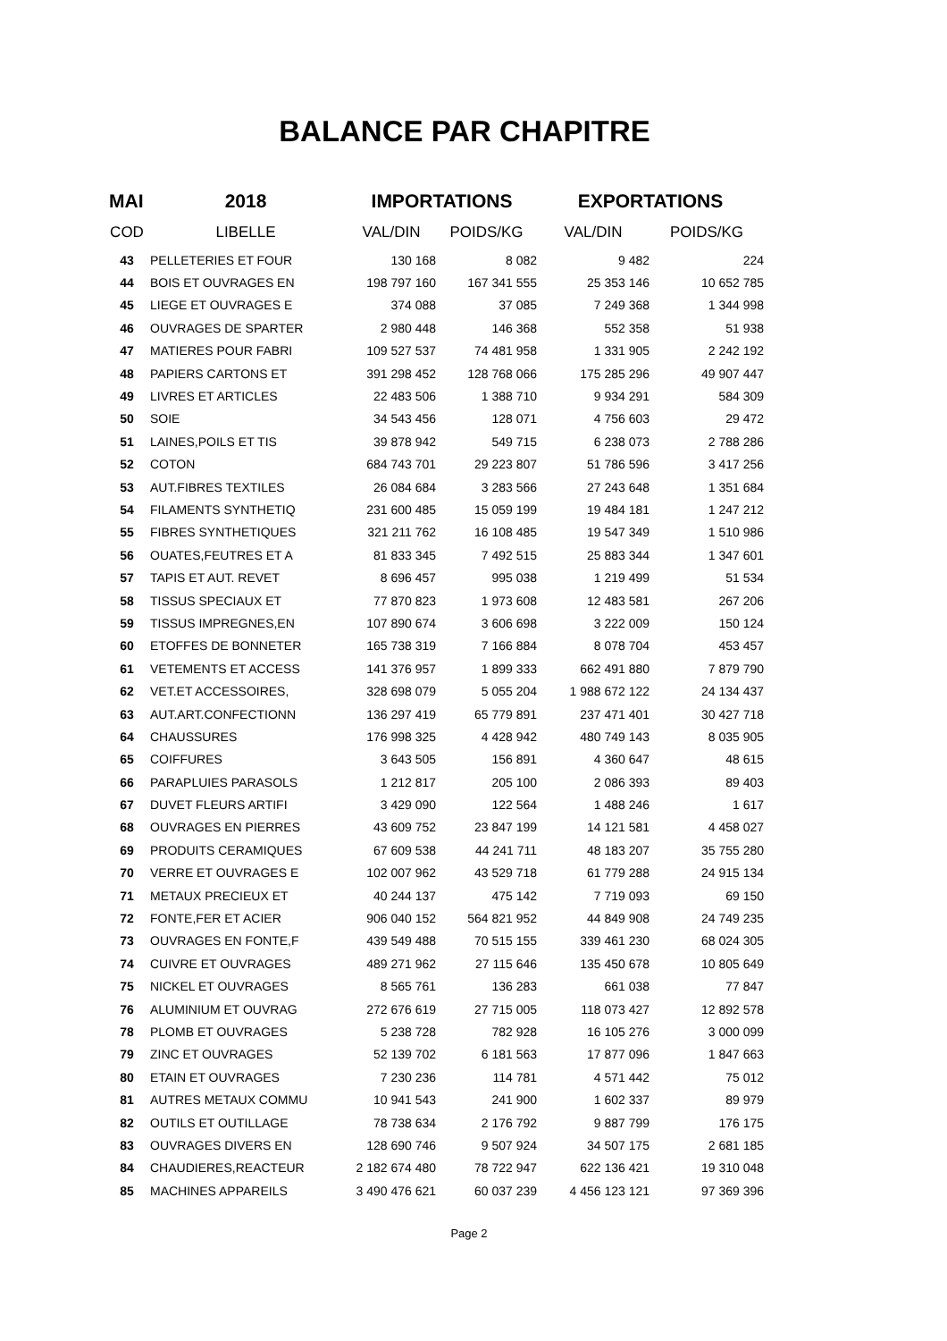BALANCE PAR CHAPITRE
| MAI | 2018 | IMPORTATIONS | | EXPORTATIONS | |
| --- | --- | --- | --- | --- | --- |
| COD | LIBELLE | VAL/DIN | POIDS/KG | VAL/DIN | POIDS/KG |
| 43 | PELLETERIES ET FOUR | 130 168 | 8 082 | 9 482 | 224 |
| 44 | BOIS ET OUVRAGES EN | 198 797 160 | 167 341 555 | 25 353 146 | 10 652 785 |
| 45 | LIEGE ET OUVRAGES E | 374 088 | 37 085 | 7 249 368 | 1 344 998 |
| 46 | OUVRAGES DE SPARTER | 2 980 448 | 146 368 | 552 358 | 51 938 |
| 47 | MATIERES POUR FABRI | 109 527 537 | 74 481 958 | 1 331 905 | 2 242 192 |
| 48 | PAPIERS CARTONS ET | 391 298 452 | 128 768 066 | 175 285 296 | 49 907 447 |
| 49 | LIVRES ET ARTICLES | 22 483 506 | 1 388 710 | 9 934 291 | 584 309 |
| 50 | SOIE | 34 543 456 | 128 071 | 4 756 603 | 29 472 |
| 51 | LAINES,POILS ET TIS | 39 878 942 | 549 715 | 6 238 073 | 2 788 286 |
| 52 | COTON | 684 743 701 | 29 223 807 | 51 786 596 | 3 417 256 |
| 53 | AUT.FIBRES TEXTILES | 26 084 684 | 3 283 566 | 27 243 648 | 1 351 684 |
| 54 | FILAMENTS SYNTHETIQ | 231 600 485 | 15 059 199 | 19 484 181 | 1 247 212 |
| 55 | FIBRES SYNTHETIQUES | 321 211 762 | 16 108 485 | 19 547 349 | 1 510 986 |
| 56 | OUATES,FEUTRES ET A | 81 833 345 | 7 492 515 | 25 883 344 | 1 347 601 |
| 57 | TAPIS ET AUT. REVET | 8 696 457 | 995 038 | 1 219 499 | 51 534 |
| 58 | TISSUS SPECIAUX ET | 77 870 823 | 1 973 608 | 12 483 581 | 267 206 |
| 59 | TISSUS IMPREGNES,EN | 107 890 674 | 3 606 698 | 3 222 009 | 150 124 |
| 60 | ETOFFES DE BONNETER | 165 738 319 | 7 166 884 | 8 078 704 | 453 457 |
| 61 | VETEMENTS ET ACCESS | 141 376 957 | 1 899 333 | 662 491 880 | 7 879 790 |
| 62 | VET.ET ACCESSOIRES, | 328 698 079 | 5 055 204 | 1 988 672 122 | 24 134 437 |
| 63 | AUT.ART.CONFECTIONN | 136 297 419 | 65 779 891 | 237 471 401 | 30 427 718 |
| 64 | CHAUSSURES | 176 998 325 | 4 428 942 | 480 749 143 | 8 035 905 |
| 65 | COIFFURES | 3 643 505 | 156 891 | 4 360 647 | 48 615 |
| 66 | PARAPLUIES PARASOLS | 1 212 817 | 205 100 | 2 086 393 | 89 403 |
| 67 | DUVET FLEURS ARTIFI | 3 429 090 | 122 564 | 1 488 246 | 1 617 |
| 68 | OUVRAGES EN PIERRES | 43 609 752 | 23 847 199 | 14 121 581 | 4 458 027 |
| 69 | PRODUITS CERAMIQUES | 67 609 538 | 44 241 711 | 48 183 207 | 35 755 280 |
| 70 | VERRE ET OUVRAGES E | 102 007 962 | 43 529 718 | 61 779 288 | 24 915 134 |
| 71 | METAUX PRECIEUX ET | 40 244 137 | 475 142 | 7 719 093 | 69 150 |
| 72 | FONTE,FER ET ACIER | 906 040 152 | 564 821 952 | 44 849 908 | 24 749 235 |
| 73 | OUVRAGES EN FONTE,F | 439 549 488 | 70 515 155 | 339 461 230 | 68 024 305 |
| 74 | CUIVRE ET OUVRAGES | 489 271 962 | 27 115 646 | 135 450 678 | 10 805 649 |
| 75 | NICKEL ET OUVRAGES | 8 565 761 | 136 283 | 661 038 | 77 847 |
| 76 | ALUMINIUM ET OUVRAG | 272 676 619 | 27 715 005 | 118 073 427 | 12 892 578 |
| 78 | PLOMB ET OUVRAGES | 5 238 728 | 782 928 | 16 105 276 | 3 000 099 |
| 79 | ZINC ET OUVRAGES | 52 139 702 | 6 181 563 | 17 877 096 | 1 847 663 |
| 80 | ETAIN ET OUVRAGES | 7 230 236 | 114 781 | 4 571 442 | 75 012 |
| 81 | AUTRES METAUX COMMU | 10 941 543 | 241 900 | 1 602 337 | 89 979 |
| 82 | OUTILS ET OUTILLAGE | 78 738 634 | 2 176 792 | 9 887 799 | 176 175 |
| 83 | OUVRAGES DIVERS EN | 128 690 746 | 9 507 924 | 34 507 175 | 2 681 185 |
| 84 | CHAUDIERES,REACTEUR | 2 182 674 480 | 78 722 947 | 622 136 421 | 19 310 048 |
| 85 | MACHINES APPAREILS | 3 490 476 621 | 60 037 239 | 4 456 123 121 | 97 369 396 |
Page 2